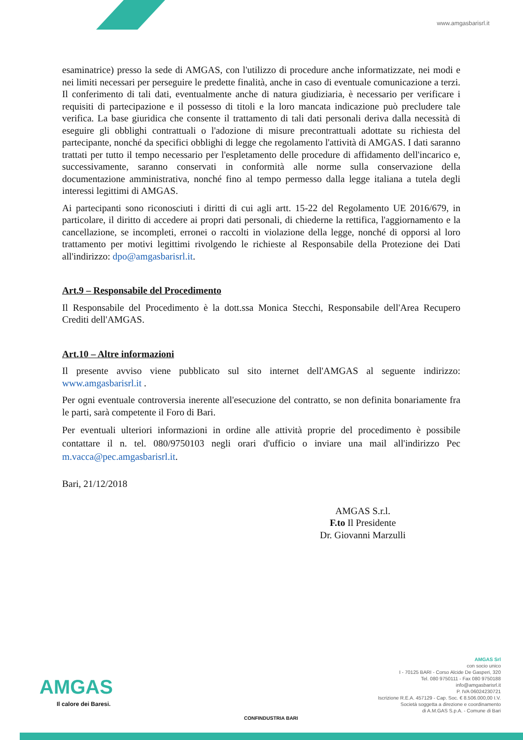www.amgasbarisrl.it
esaminatrice) presso la sede di AMGAS, con l'utilizzo di procedure anche informatizzate, nei modi e nei limiti necessari per perseguire le predette finalità, anche in caso di eventuale comunicazione a terzi. Il conferimento di tali dati, eventualmente anche di natura giudiziaria, è necessario per verificare i requisiti di partecipazione e il possesso di titoli e la loro mancata indicazione può precludere tale verifica. La base giuridica che consente il trattamento di tali dati personali deriva dalla necessità di eseguire gli obblighi contrattuali o l'adozione di misure precontrattuali adottate su richiesta del partecipante, nonché da specifici obblighi di legge che regolamento l'attività di AMGAS. I dati saranno trattati per tutto il tempo necessario per l'espletamento delle procedure di affidamento dell'incarico e, successivamente, saranno conservati in conformità alle norme sulla conservazione della documentazione amministrativa, nonché fino al tempo permesso dalla legge italiana a tutela degli interessi legittimi di AMGAS.
Ai partecipanti sono riconosciuti i diritti di cui agli artt. 15-22 del Regolamento UE 2016/679, in particolare, il diritto di accedere ai propri dati personali, di chiederne la rettifica, l'aggiornamento e la cancellazione, se incompleti, erronei o raccolti in violazione della legge, nonché di opporsi al loro trattamento per motivi legittimi rivolgendo le richieste al Responsabile della Protezione dei Dati all'indirizzo: dpo@amgasbarisrl.it.
Art.9 – Responsabile del Procedimento
Il Responsabile del Procedimento è la dott.ssa Monica Stecchi, Responsabile dell'Area Recupero Crediti dell'AMGAS.
Art.10 – Altre informazioni
Il presente avviso viene pubblicato sul sito internet dell'AMGAS al seguente indirizzo: www.amgasbarisrl.it .
Per ogni eventuale controversia inerente all'esecuzione del contratto, se non definita bonariamente fra le parti, sarà competente il Foro di Bari.
Per eventuali ulteriori informazioni in ordine alle attività proprie del procedimento è possibile contattare il n. tel. 080/9750103 negli orari d'ufficio o inviare una mail all'indirizzo Pec m.vacca@pec.amgasbarisrl.it.
Bari, 21/12/2018
AMGAS S.r.l.
F.to Il Presidente
Dr. Giovanni Marzulli
AMGAS
Il calore dei Baresi.
CONFINDUSTRIA BARI
AMGAS Srl
con socio unico
I - 70125 BARI - Corso Alcide De Gasperi, 320
Tel. 080 9750111 - Fax 080 9750188
info@amgasbarisrl.it
P. IVA 06024230721
Iscrizione R.E.A. 457129 - Cap. Soc. € 8.506.000,00 I.V.
Società soggetta a direzione e coordinamento
di A.M.GAS S.p.A. - Comune di Bari